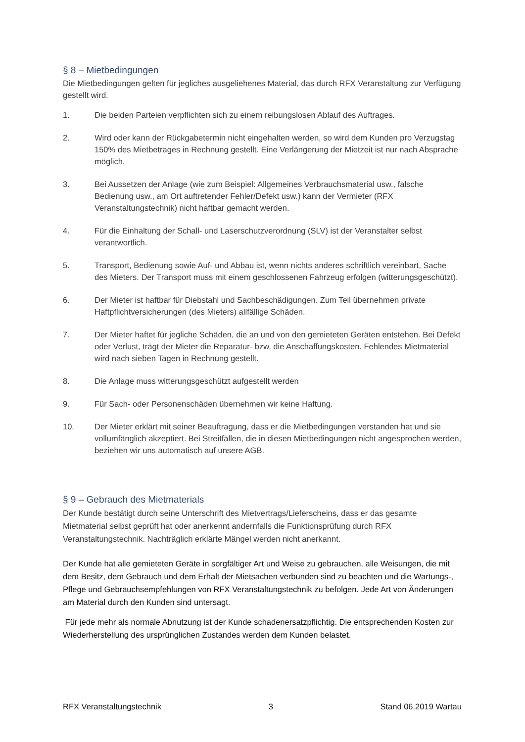§ 8 – Mietbedingungen
Die Mietbedingungen gelten für jegliches ausgeliehenes Material, das durch RFX Veranstaltung zur Verfügung gestellt wird.
1. Die beiden Parteien verpflichten sich zu einem reibungslosen Ablauf des Auftrages.
2. Wird oder kann der Rückgabetermin nicht eingehalten werden, so wird dem Kunden pro Verzugstag 150% des Mietbetrages in Rechnung gestellt. Eine Verlängerung der Mietzeit ist nur nach Absprache möglich.
3. Bei Aussetzen der Anlage (wie zum Beispiel: Allgemeines Verbrauchsmaterial usw., falsche Bedienung usw., am Ort auftretender Fehler/Defekt usw.) kann der Vermieter (RFX Veranstaltungstechnik) nicht haftbar gemacht werden.
4. Für die Einhaltung der Schall- und Laserschutzverordnung (SLV) ist der Veranstalter selbst verantwortlich.
5. Transport, Bedienung sowie Auf- und Abbau ist, wenn nichts anderes schriftlich vereinbart, Sache des Mieters. Der Transport muss mit einem geschlossenen Fahrzeug erfolgen (witterungsgeschützt).
6. Der Mieter ist haftbar für Diebstahl und Sachbeschädigungen. Zum Teil übernehmen private Haftpflichtversicherungen (des Mieters) allfällige Schäden.
7. Der Mieter haftet für jegliche Schäden, die an und von den gemieteten Geräten entstehen. Bei Defekt oder Verlust, trägt der Mieter die Reparatur- bzw. die Anschaffungskosten. Fehlendes Mietmaterial wird nach sieben Tagen in Rechnung gestellt.
8. Die Anlage muss witterungsgeschützt aufgestellt werden
9. Für Sach- oder Personenschäden übernehmen wir keine Haftung.
10. Der Mieter erklärt mit seiner Beauftragung, dass er die Mietbedingungen verstanden hat und sie vollumfänglich akzeptiert. Bei Streitfällen, die in diesen Mietbedingungen nicht angesprochen werden, beziehen wir uns automatisch auf unsere AGB.
§ 9 – Gebrauch des Mietmaterials
Der Kunde bestätigt durch seine Unterschrift des Mietvertrags/Lieferscheins, dass er das gesamte Mietmaterial selbst geprüft hat oder anerkennt andernfalls die Funktionsprüfung durch RFX Veranstaltungstechnik. Nachträglich erklärte Mängel werden nicht anerkannt.
Der Kunde hat alle gemieteten Geräte in sorgfältiger Art und Weise zu gebrauchen, alle Weisungen, die mit dem Besitz, dem Gebrauch und dem Erhalt der Mietsachen verbunden sind zu beachten und die Wartungs-, Pflege und Gebrauchsempfehlungen von RFX Veranstaltungstechnik zu befolgen. Jede Art von Änderungen am Material durch den Kunden sind untersagt.
Für jede mehr als normale Abnutzung ist der Kunde schadenersatzpflichtig. Die entsprechenden Kosten zur Wiederherstellung des ursprünglichen Zustandes werden dem Kunden belastet.
RFX Veranstaltungstechnik 3 Stand 06.2019 Wartau